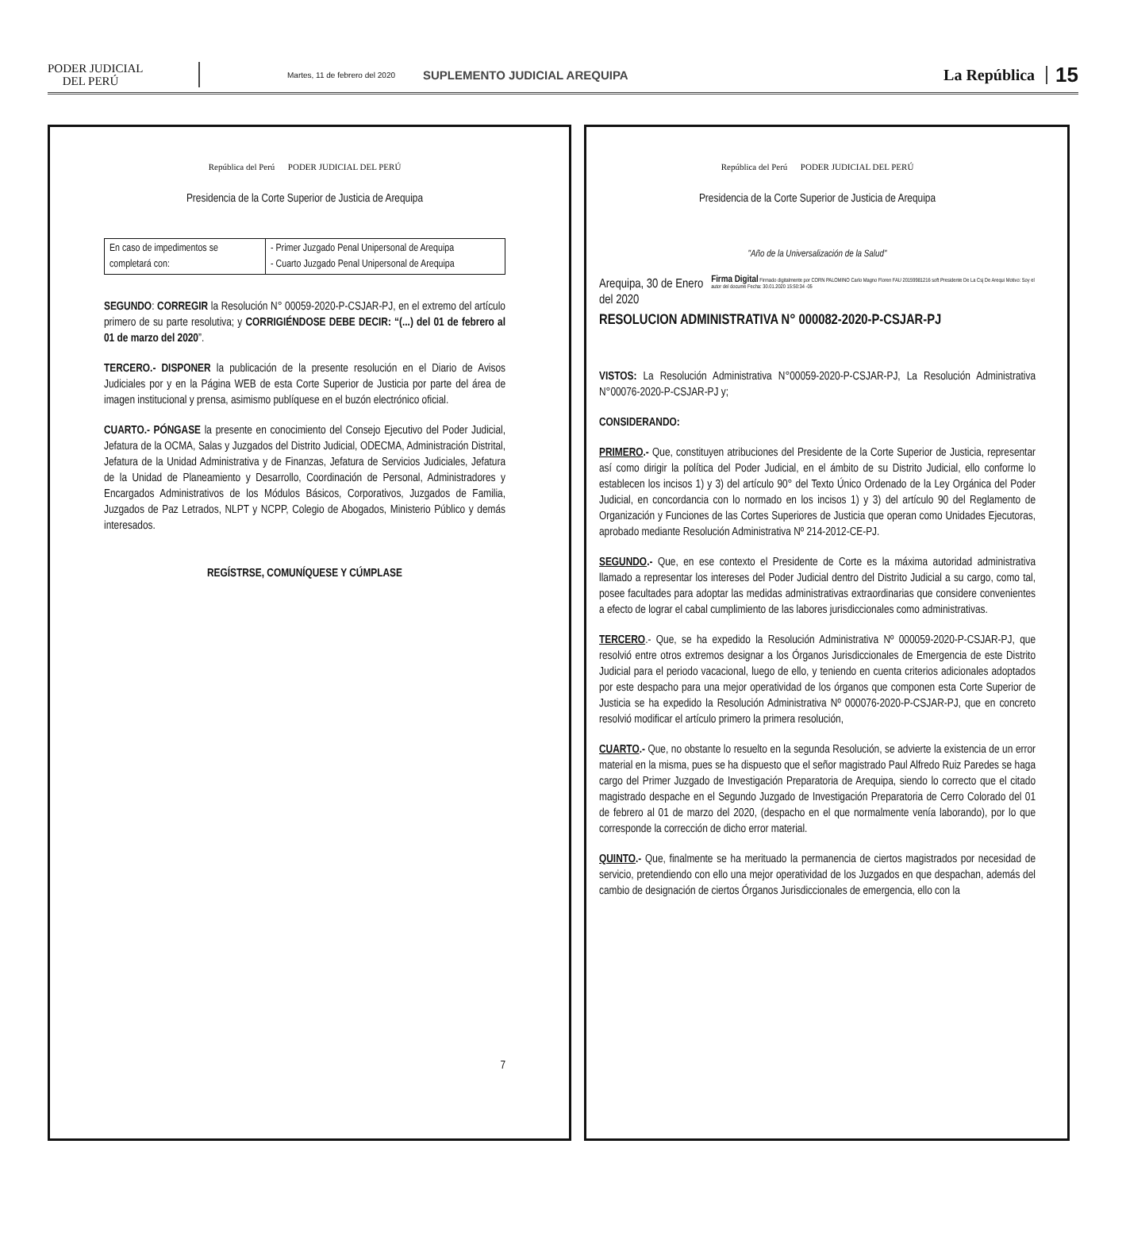PODER JUDICIAL
DEL PERÚ
Martes, 11 de febrero del 2020 SUPLEMENTO JUDICIAL AREQUIPA La República 15
República del Perú PODER JUDICIAL DEL PERÚ
Presidencia de la Corte Superior de Justicia de Arequipa
| En caso de impedimentos se completará con: | - Primer Juzgado Penal Unipersonal de Arequipa - Cuarto Juzgado Penal Unipersonal de Arequipa |
SEGUNDO: CORREGIR la Resolución N° 00059-2020-P-CSJAR-PJ, en el extremo del artículo primero de su parte resolutiva; y CORRIGIÉNDOSE DEBE DECIR: “(...) del 01 de febrero al 01 de marzo del 2020”.
TERCERO.- DISPONER la publicación de la presente resolución en el Diario de Avisos Judiciales por y en la Página WEB de esta Corte Superior de Justicia por parte del área de imagen institucional y prensa, asimismo publíquese en el buzón electrónico oficial.
CUARTO.- PÓNGASE la presente en conocimiento del Consejo Ejecutivo del Poder Judicial, Jefatura de la OCMA, Salas y Juzgados del Distrito Judicial, ODECMA, Administración Distrital, Jefatura de la Unidad Administrativa y de Finanzas, Jefatura de Servicios Judiciales, Jefatura de la Unidad de Planeamiento y Desarrollo, Coordinación de Personal, Administradores y Encargados Administrativos de los Módulos Básicos, Corporativos, Juzgados de Familia, Juzgados de Paz Letrados, NLPT y NCPP, Colegio de Abogados, Ministerio Público y demás interesados.
REGÍSTRSE, COMUNÍQUESE Y CÚMPLASE
7
República del Perú PODER JUDICIAL DEL PERÚ
Presidencia de la Corte Superior de Justicia de Arequipa
"Año de la Universalización de la Salud"
Arequipa, 30 de Enero del 2020 Firma Digital Firmado digitalmente por CORN PALOMINO Carlo Magno Floren FAU 20159981216 soft Presidente De La Csj De Arequi Motivo: Soy el autor del docume Fecha: 30.01.2020 15:50:34 -05
RESOLUCION ADMINISTRATIVA N° 000082-2020-P-CSJAR-PJ
VISTOS: La Resolución Administrativa N°00059-2020-P-CSJAR-PJ, La Resolución Administrativa N°00076-2020-P-CSJAR-PJ y;
CONSIDERANDO:
PRIMERO.- Que, constituyen atribuciones del Presidente de la Corte Superior de Justicia, representar así como dirigir la política del Poder Judicial, en el ámbito de su Distrito Judicial, ello conforme lo establecen los incisos 1) y 3) del artículo 90° del Texto Único Ordenado de la Ley Orgánica del Poder Judicial, en concordancia con lo normado en los incisos 1) y 3) del artículo 90 del Reglamento de Organización y Funciones de las Cortes Superiores de Justicia que operan como Unidades Ejecutoras, aprobado mediante Resolución Administrativa Nº 214-2012-CE-PJ.
SEGUNDO.- Que, en ese contexto el Presidente de Corte es la máxima autoridad administrativa llamado a representar los intereses del Poder Judicial dentro del Distrito Judicial a su cargo, como tal, posee facultades para adoptar las medidas administrativas extraordinarias que considere convenientes a efecto de lograr el cabal cumplimiento de las labores jurisdiccionales como administrativas.
TERCERO.- Que, se ha expedido la Resolución Administrativa Nº 000059-2020-P-CSJAR-PJ, que resolvió entre otros extremos designar a los Órganos Jurisdiccionales de Emergencia de este Distrito Judicial para el periodo vacacional, luego de ello, y teniendo en cuenta criterios adicionales adoptados por este despacho para una mejor operatividad de los órganos que componen esta Corte Superior de Justicia se ha expedido la Resolución Administrativa Nº 000076-2020-P-CSJAR-PJ, que en concreto resolvió modificar el artículo primero la primera resolución,
CUARTO.- Que, no obstante lo resuelto en la segunda Resolución, se advierte la existencia de un error material en la misma, pues se ha dispuesto que el señor magistrado Paul Alfredo Ruiz Paredes se haga cargo del Primer Juzgado de Investigación Preparatoria de Arequipa, siendo lo correcto que el citado magistrado despache en el Segundo Juzgado de Investigación Preparatoria de Cerro Colorado del 01 de febrero al 01 de marzo del 2020, (despacho en el que normalmente venía laborando), por lo que corresponde la corrección de dicho error material.
QUINTO.- Que, finalmente se ha merituado la permanencia de ciertos magistrados por necesidad de servicio, pretendiendo con ello una mejor operatividad de los Juzgados en que despachan, además del cambio de designación de ciertos Órganos Jurisdiccionales de emergencia, ello con la